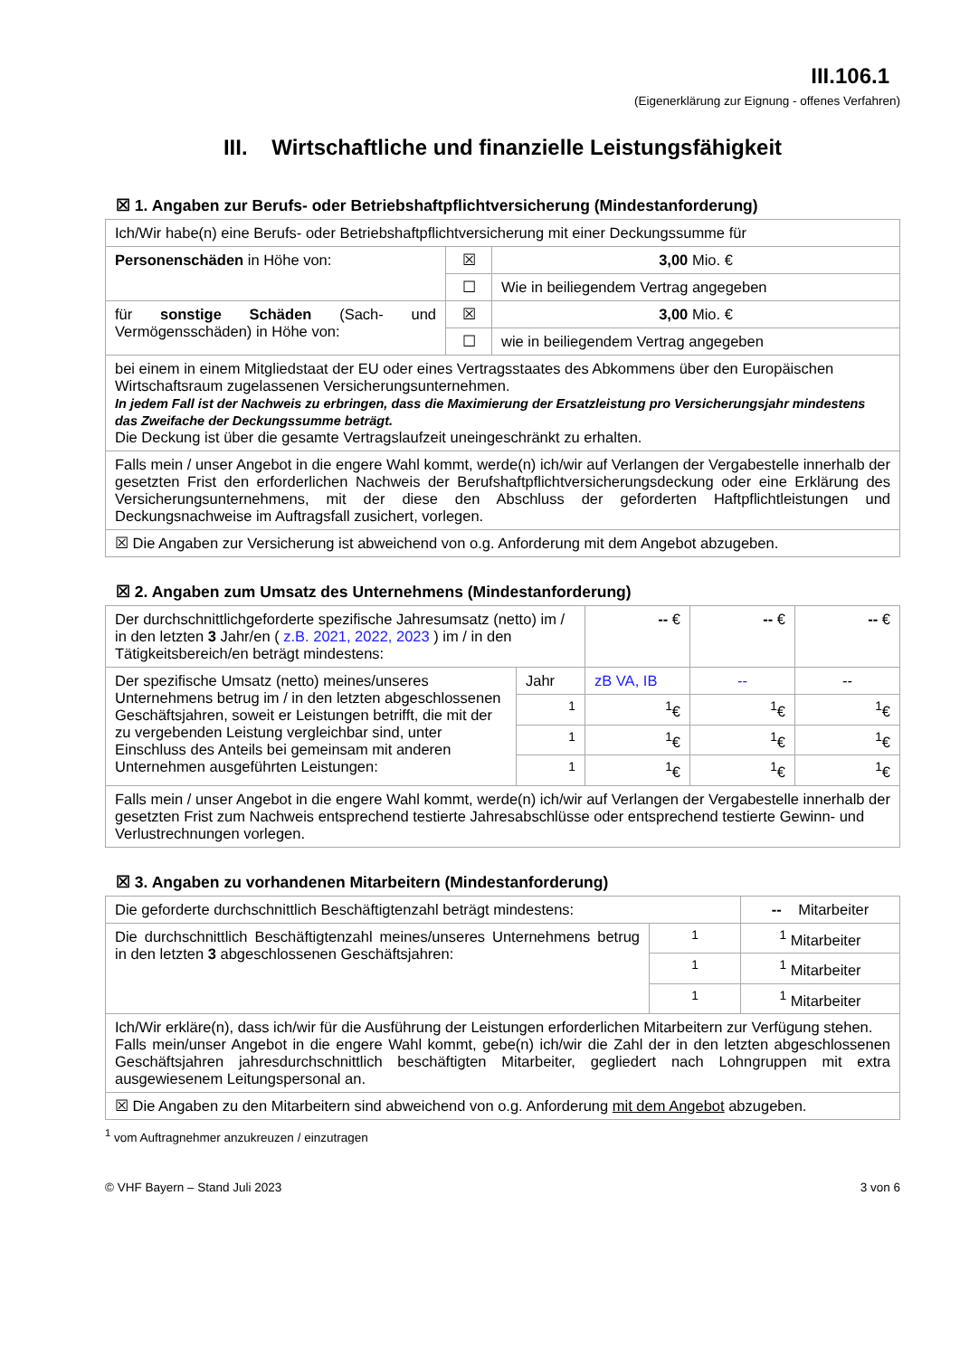III.106.1
(Eigenerklärung zur Eignung - offenes Verfahren)
III. Wirtschaftliche und finanzielle Leistungsfähigkeit
☒ 1. Angaben zur Berufs- oder Betriebshaftpflichtversicherung (Mindestanforderung)
| Ich/Wir habe(n) eine Berufs- oder Betriebshaftpflichtversicherung mit einer Deckungssumme für | | |
| Personenschäden in Höhe von: | ☒ | 3,00 Mio. € |
| | ☐ | Wie in beiliegendem Vertrag angegeben |
| für sonstige Schäden (Sach- und Vermögensschäden) in Höhe von: | ☒ | 3,00 Mio. € |
| | ☐ | wie in beiliegendem Vertrag angegeben |
| bei einem in einem Mitgliedstaat der EU oder eines Vertragsstaates des Abkommens über den Europäischen Wirtschaftsraum zugelassenen Versicherungsunternehmen. In jedem Fall ist der Nachweis zu erbringen, dass die Maximierung der Ersatzleistung pro Versicherungsjahr mindestens das Zweifache der Deckungssumme beträgt. Die Deckung ist über die gesamte Vertragslaufzeit uneingeschränkt zu erhalten. | | |
| Falls mein / unser Angebot in die engere Wahl kommt, werde(n) ich/wir auf Verlangen der Vergabestelle innerhalb der gesetzten Frist den erforderlichen Nachweis der Berufshaftpflichtversicherungsdeckung oder eine Erklärung des Versicherungsunternehmens, mit der diese den Abschluss der geforderten Haftpflichtleistungen und Deckungsnachweise im Auftragsfall zusichert, vorlegen. | | |
| ☒ Die Angaben zur Versicherung ist abweichend von o.g. Anforderung mit dem Angebot abzugeben. | | |
☒ 2. Angaben zum Umsatz des Unternehmens (Mindestanforderung)
| Der durchschnittlichgeforderte spezifische Jahresumsatz (netto) im / in den letzten 3 Jahr/en ( z.B. 2021, 2022, 2023 ) im / in den Tätigkeitsbereich/en beträgt mindestens: | | -- € | -- € | -- € |
| Der spezifische Umsatz (netto) meines/unseres Unternehmens betrug im / in den letzten abgeschlossenen Geschäftsjahren, soweit er Leistungen betrifft, die mit der zu vergebenden Leistung vergleichbar sind, unter Einschluss des Anteils bei gemeinsam mit anderen Unternehmen ausgeführten Leistungen: | Jahr | zB VA, IB | -- | -- |
| | <sup>1</sup> | <sup>1</sup>€ | <sup>1</sup>€ | <sup>1</sup>€ |
| | <sup>1</sup> | <sup>1</sup>€ | <sup>1</sup>€ | <sup>1</sup>€ |
| | <sup>1</sup> | <sup>1</sup>€ | <sup>1</sup>€ | <sup>1</sup>€ |
| Falls mein / unser Angebot in die engere Wahl kommt, werde(n) ich/wir auf Verlangen der Vergabestelle innerhalb der gesetzten Frist zum Nachweis entsprechend testierte Jahresabschlüsse oder entsprechend testierte Gewinn- und Verlustrechnungen vorlegen. | | | | |
☒ 3. Angaben zu vorhandenen Mitarbeitern (Mindestanforderung)
| Die geforderte durchschnittlich Beschäftigtenzahl beträgt mindestens: | | -- Mitarbeiter |
| Die durchschnittlich Beschäftigtenzahl meines/unseres Unternehmens betrug in den letzten 3 abgeschlossenen Geschäftsjahren: | <sup>1</sup> | <sup>1</sup> Mitarbeiter |
| | <sup>1</sup> | <sup>1</sup> Mitarbeiter |
| | <sup>1</sup> | <sup>1</sup> Mitarbeiter |
| Ich/Wir erkläre(n), dass ich/wir für die Ausführung der Leistungen erforderlichen Mitarbeitern zur Verfügung stehen. Falls mein/unser Angebot in die engere Wahl kommt, gebe(n) ich/wir die Zahl der in den letzten abgeschlossenen Geschäftsjahren jahresdurchschnittlich beschäftigten Mitarbeiter, gegliedert nach Lohngruppen mit extra ausgewiesenem Leitungspersonal an. | | |
| ☒ Die Angaben zu den Mitarbeitern sind abweichend von o.g. Anforderung mit dem Angebot abzugeben. | | |
<sup>1</sup> vom Auftragnehmer anzukreuzen / einzutragen
© VHF Bayern – Stand Juli 2023 3 von 6